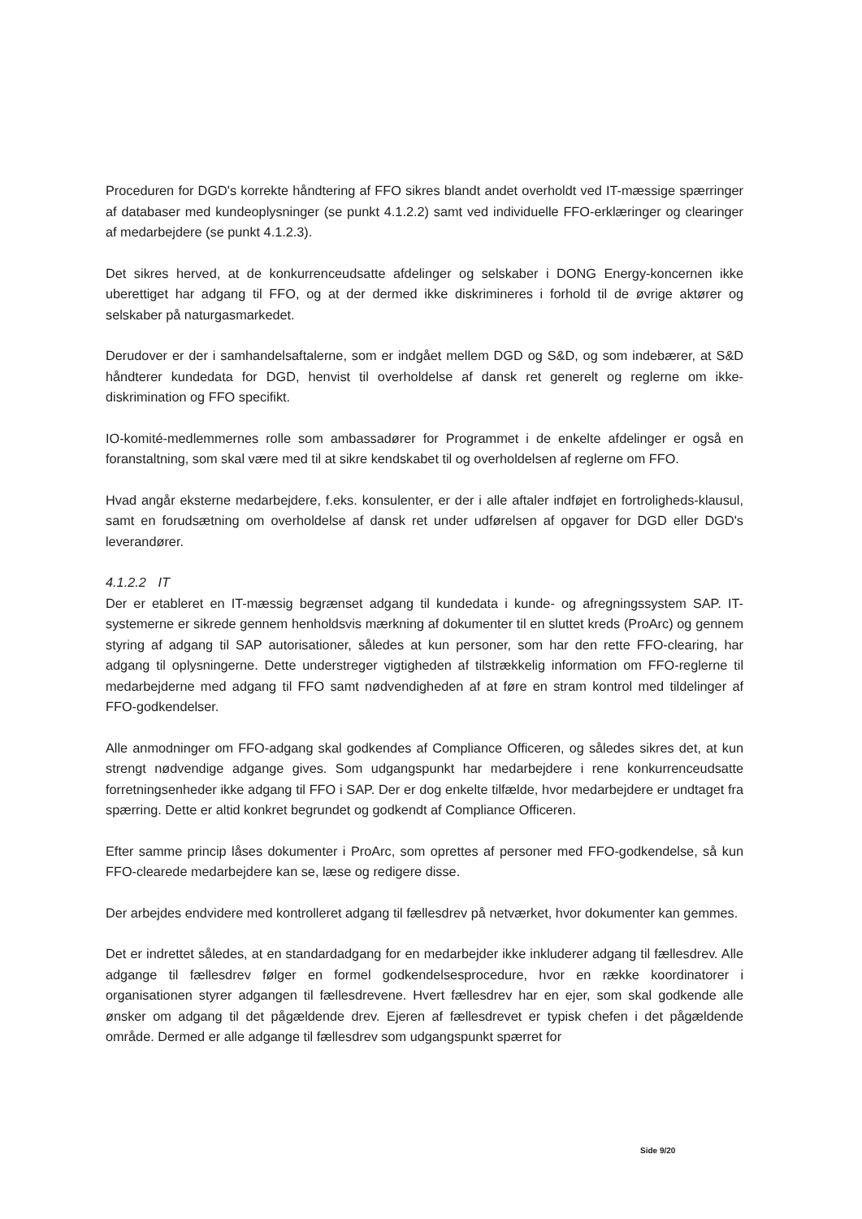Proceduren for DGD's korrekte håndtering af FFO sikres blandt andet overholdt ved IT-mæssige spærringer af databaser med kundeoplysninger (se punkt 4.1.2.2) samt ved individuelle FFO-erklæringer og clearinger af medarbejdere (se punkt 4.1.2.3).
Det sikres herved, at de konkurrenceudsatte afdelinger og selskaber i DONG Energy-koncernen ikke uberettiget har adgang til FFO, og at der dermed ikke diskrimineres i forhold til de øvrige aktører og selskaber på naturgasmarkedet.
Derudover er der i samhandelsaftalerne, som er indgået mellem DGD og S&D, og som indebærer, at S&D håndterer kundedata for DGD, henvist til overholdelse af dansk ret generelt og reglerne om ikke-diskrimination og FFO specifikt.
IO-komité-medlemmernes rolle som ambassadører for Programmet i de enkelte afdelinger er også en foranstaltning, som skal være med til at sikre kendskabet til og overholdelsen af reglerne om FFO.
Hvad angår eksterne medarbejdere, f.eks. konsulenter, er der i alle aftaler indføjet en fortroligheds-klausul, samt en forudsætning om overholdelse af dansk ret under udførelsen af opgaver for DGD eller DGD's leverandører.
4.1.2.2 IT
Der er etableret en IT-mæssig begrænset adgang til kundedata i kunde- og afregningssystem SAP. IT-systemerne er sikrede gennem henholdsvis mærkning af dokumenter til en sluttet kreds (ProArc) og gennem styring af adgang til SAP autorisationer, således at kun personer, som har den rette FFO-clearing, har adgang til oplysningerne. Dette understreger vigtigheden af tilstrækkelig information om FFO-reglerne til medarbejderne med adgang til FFO samt nødvendigheden af at føre en stram kontrol med tildelinger af FFO-godkendelser.
Alle anmodninger om FFO-adgang skal godkendes af Compliance Officeren, og således sikres det, at kun strengt nødvendige adgange gives. Som udgangspunkt har medarbejdere i rene konkurrenceudsatte forretningsenheder ikke adgang til FFO i SAP. Der er dog enkelte tilfælde, hvor medarbejdere er undtaget fra spærring. Dette er altid konkret begrundet og godkendt af Compliance Officeren.
Efter samme princip låses dokumenter i ProArc, som oprettes af personer med FFO-godkendelse, så kun FFO-clearede medarbejdere kan se, læse og redigere disse.
Der arbejdes endvidere med kontrolleret adgang til fællesdrev på netværket, hvor dokumenter kan gemmes.
Det er indrettet således, at en standardadgang for en medarbejder ikke inkluderer adgang til fællesdrev. Alle adgange til fællesdrev følger en formel godkendelsesprocedure, hvor en række koordinatorer i organisationen styrer adgangen til fællesdrevene. Hvert fællesdrev har en ejer, som skal godkende alle ønsker om adgang til det pågældende drev. Ejeren af fællesdrevet er typisk chefen i det pågældende område. Dermed er alle adgange til fællesdrev som udgangspunkt spærret for
Side 9/20